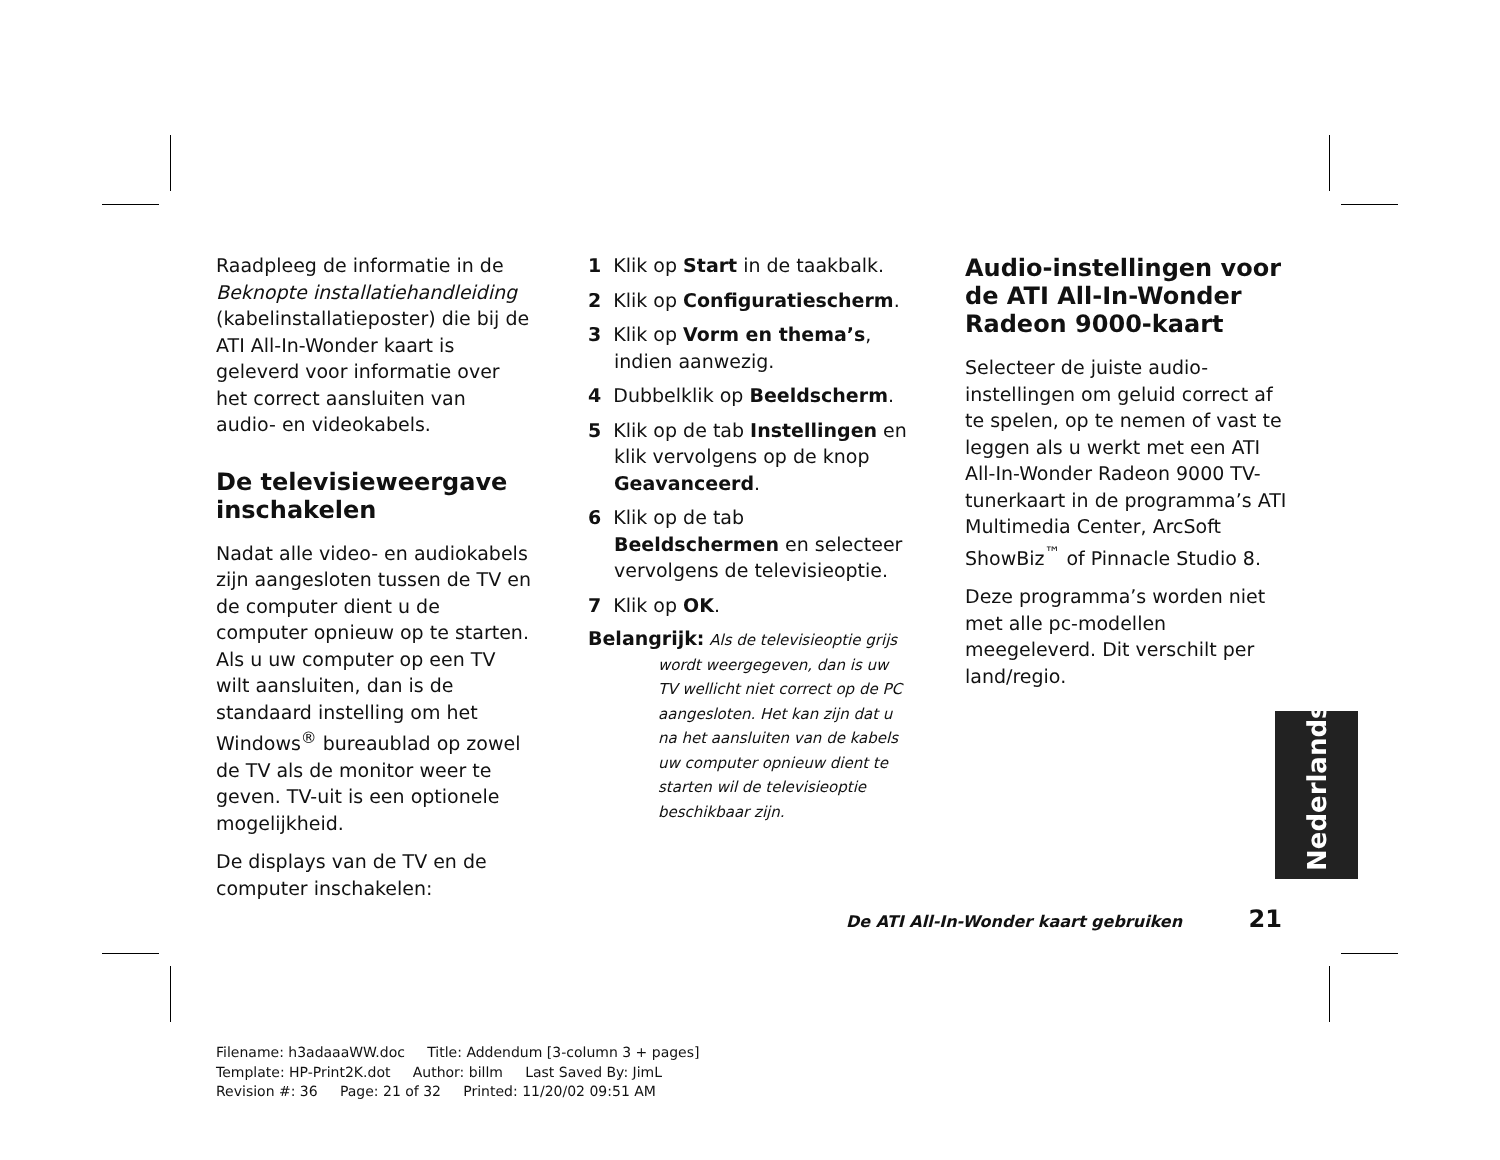Raadpleeg de informatie in de Beknopte installatiehandleiding (kabelinstallatieposter) die bij de ATI All-In-Wonder kaart is geleverd voor informatie over het correct aansluiten van audio- en videokabels.
De televisieweergave inschakelen
Nadat alle video- en audiokabels zijn aangesloten tussen de TV en de computer dient u de computer opnieuw op te starten. Als u uw computer op een TV wilt aansluiten, dan is de standaard instelling om het Windows<sup>®</sup> bureaublad op zowel de TV als de monitor weer te geven. TV-uit is een optionele mogelijkheid.
De displays van de TV en de computer inschakelen:
1 Klik op Start in de taakbalk.
2 Klik op Configuratiescherm.
3 Klik op Vorm en thema’s, indien aanwezig.
4 Dubbelklik op Beeldscherm.
5 Klik op de tab Instellingen en klik vervolgens op de knop Geavanceerd.
6 Klik op de tab Beeldschermen en selecteer vervolgens de televisieoptie.
7 Klik op OK.
Belangrijk: Als de televisieoptie grijs wordt weergegeven, dan is uw TV wellicht niet correct op de PC aangesloten. Het kan zijn dat u na het aansluiten van de kabels uw computer opnieuw dient te starten wil de televisieoptie beschikbaar zijn.
Audio-instellingen voor de ATI All-In-Wonder Radeon 9000-kaart
Selecteer de juiste audio-instellingen om geluid correct af te spelen, op te nemen of vast te leggen als u werkt met een ATI All-In-Wonder Radeon 9000 TV-tunerkaart in de programma’s ATI Multimedia Center, ArcSoft ShowBiz<sup>™</sup> of Pinnacle Studio 8.
Deze programma’s worden niet met alle pc-modellen meegeleverd. Dit verschilt per land/regio.
Nederlands
De ATI All-In-Wonder kaart gebruiken 21
Filename: h3adaaaWW.doc Title: Addendum [3-column 3 + pages]
Template: HP-Print2K.dot Author: billm Last Saved By: JimL
Revision #: 36 Page: 21 of 32 Printed: 11/20/02 09:51 AM